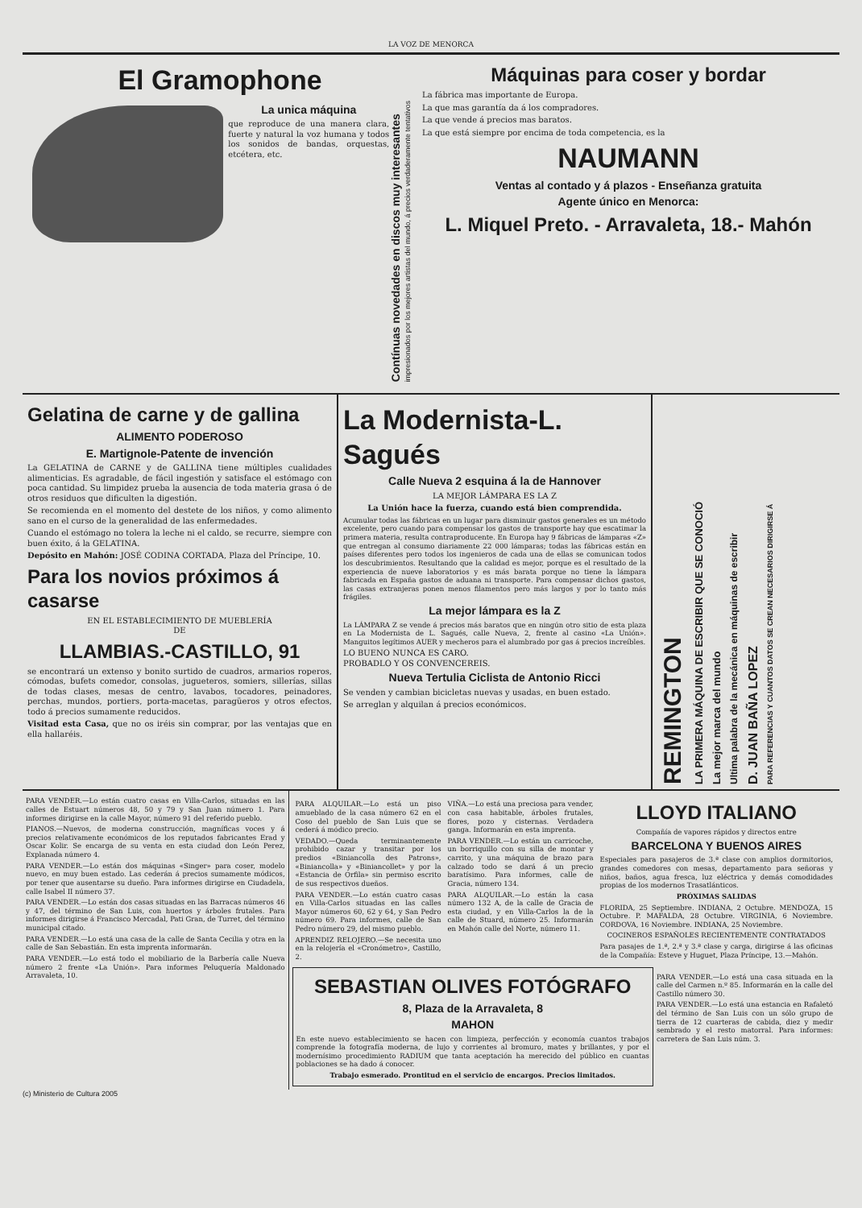LA VOZ DE MENORCA
El Gramophone
La unica máquina
que reproduce de una manera clara, fuerte y natural la voz humana y todos los sonidos de bandas, orquestas, etcétera, etc.
Contínuas novedades en discos muy interesantes
impresionados por los mejores artistas del mundo, á precios verdaderamente tentativos
Máquinas para coser y bordar
La fábrica mas importante de Europa.
La que mas garantía da á los compradores.
La que vende á precios mas baratos.
La que está siempre por encima de toda competencia, es la
NAUMANN
Ventas al contado y á plazos - Enseñanza gratuita
Agente único en Menorca:
L. Miquel Preto. - Arravaleta, 18.- Mahón
Gelatina de carne y de gallina
ALIMENTO PODEROSO
E. Martignole-Patente de invención
La GELATINA de CARNE y de GALLINA tiene múltiples cualidades alimenticias. Es agradable, de fácil ingestión y satisface el estómago con poca cantidad. Su limpidez prueba la ausencia de toda materia grasa ó de otros residuos que dificulten la digestión.
Se recomienda en el momento del destete de los niños, y como alimento sano en el curso de la generalidad de las enfermedades.
Cuando el estómago no tolera la leche ni el caldo, se recurre, siempre con buen éxito, á la GELATINA.
Depósito en Mahón: JOSÉ CODINA CORTADA, Plaza del Príncipe, 10.
Para los novios próximos á casarse
EN EL ESTABLECIMIENTO DE MUEBLERÍA
DE
LLAMBIAS.-CASTILLO, 91
se encontrará un extenso y bonito surtido de cuadros, armarios roperos, cómodas, bufets comedor, consolas, jugueteros, somiers, sillerías, sillas de todas clases, mesas de centro, lavabos, tocadores, peinadores, perchas, mundos, portiers, porta-macetas, paragüeros y otros efectos, todo á precios sumamente reducidos.
Visitad esta Casa, que no os iréis sin comprar, por las ventajas que en ella hallaréis.
La Modernista-L. Sagués
Calle Nueva 2 esquina á la de Hannover
LA MEJOR LÁMPARA ES LA Z
La Unión hace la fuerza, cuando está bien comprendida.
Acumular todas las fábricas en un lugar para disminuir gastos generales es un método excelente, pero cuando para compensar los gastos de transporte hay que escatimar la primera materia, resulta contraproducente. En Europa hay 9 fábricas de lámparas «Z» que entregan al consumo diariamente 22 000 lámparas; todas las fábricas están en países diferentes pero todos los ingenieros de cada una de ellas se comunican todos los descubrimientos. Resultando que la calidad es mejor, porque es el resultado de la experiencia de nueve laboratorios y es más barata porque no tiene la lámpara fabricada en España gastos de aduana ni transporte. Para compensar dichos gastos, las casas extranjeras ponen menos filamentos pero más largos y por lo tanto más frágiles.
La mejor lámpara es la Z
La LÁMPARA Z se vende á precios más baratos que en ningún otro sitio de esta plaza en La Modernista de L. Sagués, calle Nueva, 2, frente al casino «La Unión». Manguitos legítimos AUER y mecheros para el alumbrado por gas á precios increíbles.
LO BUENO NUNCA ES CARO.
PROBADLO Y OS CONVENCEREIS.
Nueva Tertulia Ciclista de Antonio Ricci
Se venden y cambian bicicletas nuevas y usadas, en buen estado.
Se arreglan y alquilan á precios económicos.
REMINGTON
LA PRIMERA MÁQUINA DE ESCRIBIR QUE SE CONOCIÓ
La mejor marca del mundo
Ultima palabra de la mecánica en máquinas de escribir
D. JUAN BAÑA LOPEZ
PARA REFERENCIAS Y CUANTOS DATOS SE CREAN NECESARIOS DIRIGIRSE Á
PARA VENDER.—Lo están cuatro casas en Villa-Carlos, situadas en las calles de Estuart números 48, 50 y 79 y San Juan número 1. Para informes dirigirse en la calle Mayor, número 91 del referido pueblo.
PIANOS.—Nuevos, de moderna construcción, magníficas voces y á precios relativamente económicos de los reputados fabricantes Erad y Oscar Kolir. Se encarga de su venta en esta ciudad don León Perez, Explanada número 4.
PARA VENDER.—Lo están dos máquinas «Singer» para coser, modelo nuevo, en muy buen estado. Las cederán á precios sumamente módicos, por tener que ausentarse su dueño. Para informes dirigirse en Ciudadela, calle Isabel II número 37.
PARA VENDER.—Lo están dos casas situadas en las Barracas números 46 y 47, del término de San Luis, con huertos y árboles frutales. Para informes dirigirse á Francisco Mercadal, Pati Gran, de Turret, del término municipal citado.
PARA VENDER.—Lo está una casa de la calle de Santa Cecilia y otra en la calle de San Sebastián. En esta imprenta informarán.
PARA VENDER.—Lo está todo el mobiliario de la Barbería calle Nueva número 2 frente «La Unión». Para informes Peluquería Maldonado Arravaleta, 10.
PARA ALQUILAR.—Lo está un piso amueblado de la casa número 62 en el Coso del pueblo de San Luis que se cederá á módico precio.
VEDADO.—Queda terminantemente prohibido cazar y transitar por los predios «Biniancolla des Patrons», «Biniancolla» y «Biniancollet» y por la «Estancia de Orfila» sin permiso escrito de sus respectivos dueños.
PARA VENDER.—Lo están cuatro casas en Villa-Carlos situadas en las calles Mayor números 60, 62 y 64, y San Pedro número 69. Para informes, calle de San Pedro número 29, del mismo pueblo.
APRENDIZ RELOJERO.—Se necesita uno en la relojería el «Cronómetro», Castillo, 2.
VIÑA.—Lo está una preciosa para vender, con casa habitable, árboles frutales, flores, pozo y cisternas. Verdadera ganga. Informarán en esta imprenta.
PARA VENDER.—Lo están un carricoche, un borriquillo con su silla de montar y carrito, y una máquina de brazo para calzado todo se dará á un precio baratísimo. Para informes, calle de Gracia, número 134.
PARA ALQUILAR.—Lo están la casa número 132 A, de la calle de Gracia de esta ciudad, y en Villa-Carlos la de la calle de Stuard, número 25. Informarán en Mahón calle del Norte, número 11.
LLOYD ITALIANO
Compañía de vapores rápidos y directos entre
BARCELONA Y BUENOS AIRES
Especiales para pasajeros de 3.ª clase con amplios dormitorios, grandes comedores con mesas, departamento para señoras y niños, baños, agua fresca, luz eléctrica y demás comodidades propias de los modernos Trasatlánticos.
PRÓXIMAS SALIDAS
FLORIDA, 25 Septiembre. INDIANA, 2 Octubre. MENDOZA, 15 Octubre. P. MAFALDA, 28 Octubre. VIRGINIA, 6 Noviembre. CORDOVA, 16 Noviembre. INDIANA, 25 Noviembre.
COCINEROS ESPAÑOLES RECIENTEMENTE CONTRATADOS
Para pasajes de 1.ª, 2.ª y 3.ª clase y carga, dirigirse á las oficinas de la Compañía: Esteve y Huguet, Plaza Príncipe, 13.—Mahón.
SEBASTIAN OLIVES FOTÓGRAFO
8, Plaza de la Arravaleta, 8
MAHON
En este nuevo establecimiento se hacen con limpieza, perfección y economía cuantos trabajos comprende la fotografía moderna, de lujo y corrientes al bromuro, mates y brillantes, y por el modernísimo procedimiento RADIUM que tanta aceptación ha merecido del público en cuantas poblaciones se ha dado á conocer.
Trabajo esmerado. Prontitud en el servicio de encargos. Precios limitados.
PARA VENDER.—Lo está una casa situada en la calle del Carmen n.º 85. Informarán en la calle del Castillo número 30.
PARA VENDER.—Lo está una estancia en Rafaletó del término de San Luis con un sólo grupo de tierra de 12 cuarteras de cabida, diez y medir sembrado y el resto matorral. Para informes: carretera de San Luis núm. 3.
(c) Ministerio de Cultura 2005